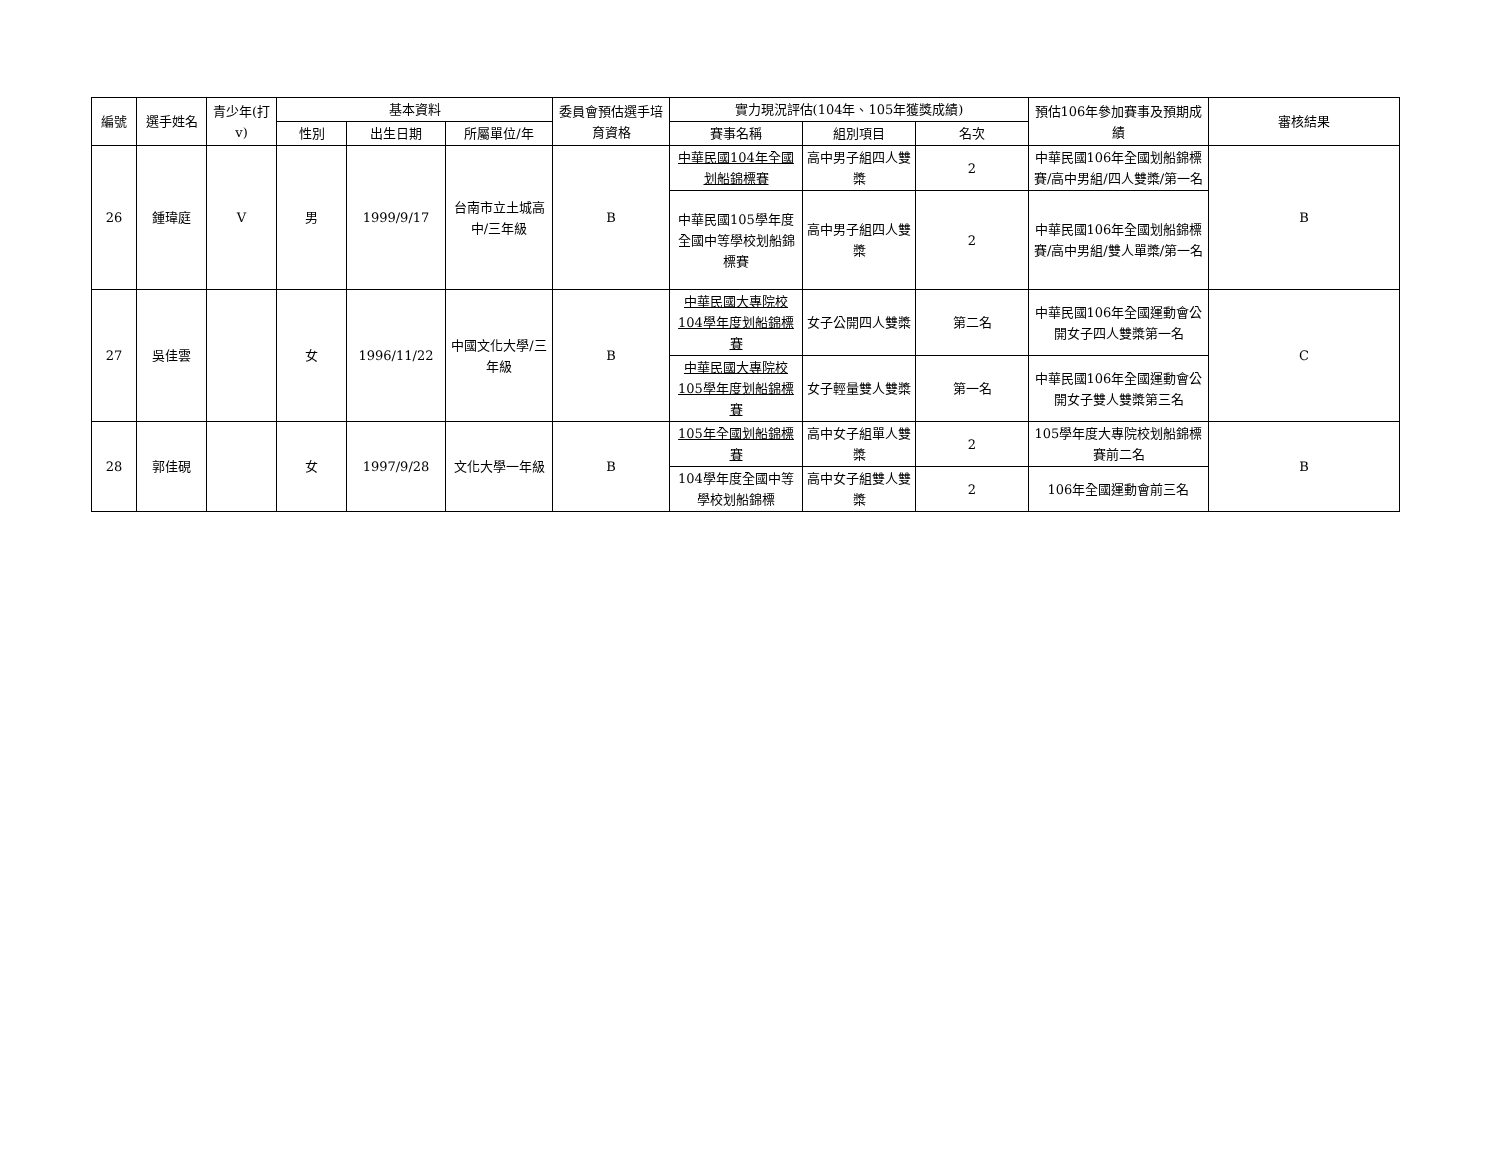| 編號 | 選手姓名 | 青少年(打v) | 基本資料 | | | 委員會預估選手培育資格 | 實力現況評估(104年、105年獲獎成績) | | | 預估106年參加賽事及預期成績 | 審核結果 |
| --- | --- | --- | --- | --- | --- | --- | --- | --- | --- | --- | --- |
| | | | 性別 | 出生日期 | 所屬單位/年 | | 賽事名稱 | 組別項目 | 名次 | | |
| 26 | 鍾瑋庭 | V | 男 | 1999/9/17 | 台南市立土城高中/三年級 | B | 中華民國104年全國划船錦標賽 | 高中男子組四人雙槳 | 2 | 中華民國106年全國划船錦標賽/高中男組/四人雙槳/第一名 | B |
| | | | | | | | 中華民國105學年度全國中等學校划船錦標賽 | 高中男子組四人雙槳 | 2 | 中華民國106年全國划船錦標賽/高中男組/雙人單槳/第一名 | |
| 27 | 吳佳雲 | | 女 | 1996/11/22 | 中國文化大學/三年級 | B | 中華民國大專院校104學年度划船錦標賽 | 女子公開四人雙槳 | 第二名 | 中華民國106年全國運動會公開女子四人雙槳第一名 | C |
| | | | | | | | 中華民國大專院校105學年度划船錦標賽 | 女子輕量雙人雙槳 | 第一名 | 中華民國106年全國運動會公開女子雙人雙槳第三名 | |
| 28 | 郭佳硯 | | 女 | 1997/9/28 | 文化大學一年級 | B | 105年全國划船錦標賽 | 高中女子組單人雙槳 | 2 | 105學年度大專院校划船錦標賽前二名 | B |
| | | | | | | | 104學年度全國中等學校划船錦標 | 高中女子組雙人雙槳 | 2 | 106年全國運動會前三名 | |